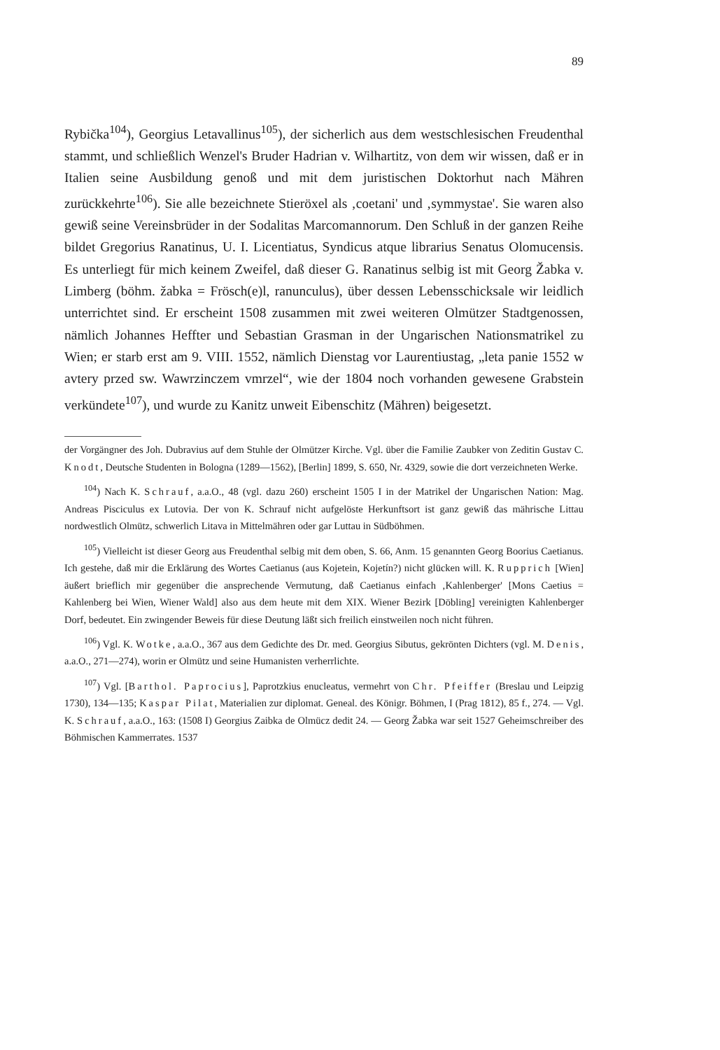89
Rybička<sup>104</sup>), Georgius Letavallinus<sup>105</sup>), der sicherlich aus dem west­schlesischen Freudenthal stammt, und schließlich Wenzel's Bruder Hadrian v. Wilhartitz, von dem wir wissen, daß er in Italien seine Ausbildung genoß und mit dem juristischen Doktorhut nach Mähren zurückkehrte<sup>106</sup>). Sie alle bezeichnete Stieröxel als ‚coetani' und ‚sym­mystae'. Sie waren also gewiß seine Vereinsbrüder in der Sodalitas Marcomannorum. Den Schluß in der ganzen Reihe bildet Gregorius Ranatinus, U. I. Licentiatus, Syndicus atque librarius Senatus Olo­mucensis. Es unterliegt für mich keinem Zweifel, daß dieser G. Ra­natinus selbig ist mit Georg Žabka v. Limberg (böhm. žabka = Frösch(e)l, ranunculus), über dessen Lebensschicksale wir leidlich unterrichtet sind. Er erscheint 1508 zusammen mit zwei weiteren Olmützer Stadtgenossen, nämlich Johannes Heffter und Sebastian Grasman in der Ungarischen Nationsmatrikel zu Wien; er starb erst am 9. VIII. 1552, nämlich Dienstag vor Laurentiustag, „leta panie 1552 w avtery przed sw. Wawrzinczem vmrzel“, wie der 1804 noch vorhanden gewesene Grabstein verkündete<sup>107</sup>), und wurde zu Ka­nitz unweit Eibenschitz (Mähren) beigesetzt.
der Vorgängner des Joh. Dubravius auf dem Stuhle der Olmützer Kirche. Vgl. über die Familie Zaubker von Zeditin Gustav C. Knodt, Deutsche Stu­denten in Bologna (1289—1562), [Berlin] 1899, S. 650, Nr. 4329, sowie die dort verzeichneten Werke.
<sup>104</sup>) Nach K. Schrauf, a.a.O., 48 (vgl. dazu 260) erscheint 1505 I in der Matrikel der Ungarischen Nation: Mag. Andreas Pisciculus ex Lutovia. Der von K. Schrauf nicht aufgelöste Herkunftsort ist ganz gewiß das mährische Littau nordwestlich Olmütz, schwerlich Litava in Mittelmähren oder gar Luttau in Südböhmen.
<sup>105</sup>) Vielleicht ist dieser Georg aus Freudenthal selbig mit dem oben, S. 66, Anm. 15 genannten Georg Boorius Caetianus. Ich gestehe, daß mir die Erklärung des Wortes Caetianus (aus Kojetein, Kojetín?) nicht glücken will. K. Rupprich [Wien] äußert brieflich mir gegenüber die ansprechende Vermutung, daß Caetianus einfach ‚Kahlenberger' [Mons Caetius = Kahlenberg bei Wien, Wiener Wald] also aus dem heute mit dem XIX. Wiener Bezirk [Döbling] vereinigten Kahlenberger Dorf, bedeutet. Ein zwingender Beweis für diese Deutung läßt sich freilich einstweilen noch nicht führen.
<sup>106</sup>) Vgl. K. Wotke, a.a.O., 367 aus dem Gedichte des Dr. med. Georgius Sibutus, gekrönten Dichters (vgl. M. Denis, a.a.O., 271—274), worin er Olmütz und seine Humanisten verherrlichte.
<sup>107</sup>) Vgl. [Barthol. Paprocius], Paprotzkius enucleatus, vermehrt von Chr. Pfeiffer (Breslau und Leipzig 1730), 134—135; Kaspar Pilat, Materialien zur diplomat. Geneal. des Königr. Böhmen, I (Prag 1812), 85 f., 274. — Vgl. K. Schrauf, a.a.O., 163: (1508 I) Georgius Zaibka de Olmücz dedit 24. — Georg Žabka war seit 1527 Geheimschreiber des Böhmischen Kammerrates. 1537